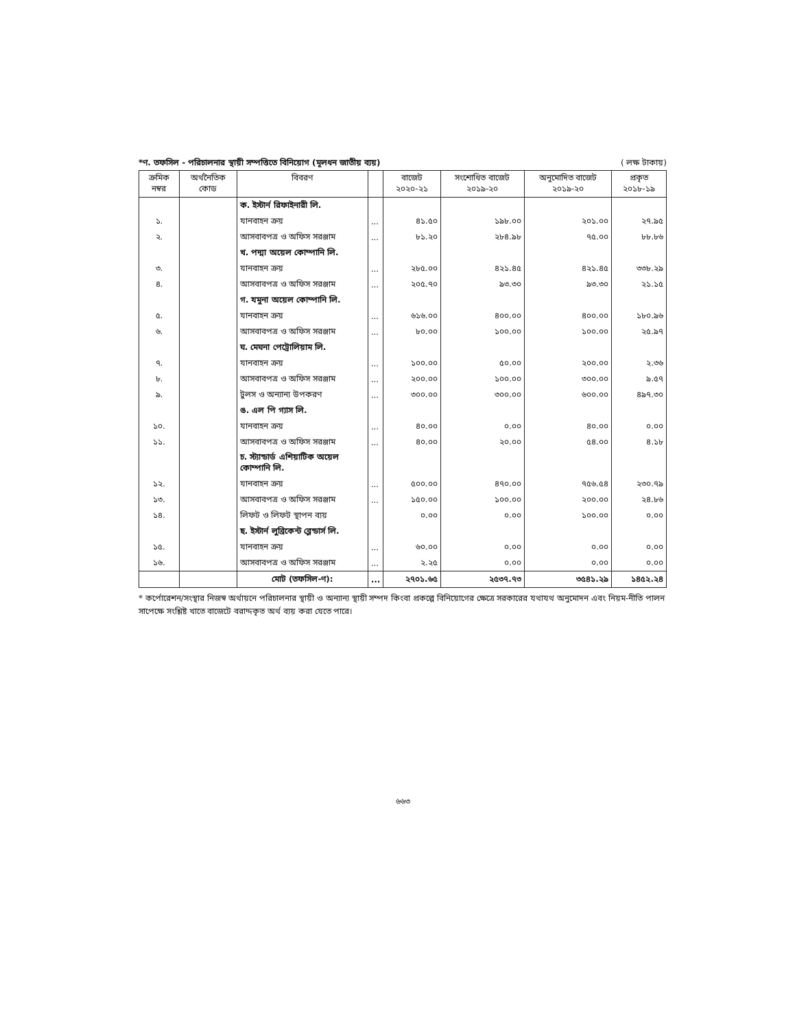*ণ. তফসিল - পরিচালনার স্থায়ী সম্পত্তিতে বিনিয়োগ (মূলধন জাতীয় ব্যয়) ( লক্ষ টাকায়)
| ক্রমিক নম্বর | অর্থনৈতিক কোড | বিবরণ | | বাজেট ২০২০-২১ | সংশোধিত বাজেট ২০১৯-২০ | অনুমোদিত বাজেট ২০১৯-২০ | প্রকৃত ২০১৮-১৯ |
| --- | --- | --- | --- | --- | --- | --- | --- |
| | | ক. ইস্টার্ন রিফাইনারী লি. | | | | | |
| ১. | | যানবাহন ক্রয় | ... | ৪১.৫০ | ১৯৮.০০ | ২০১.০০ | ২৭.৯৫ |
| ২. | | আসবাবপত্র ও অফিস সরঞ্জাম | ... | ৮১.২০ | ২৮৪.৯৮ | ৭৫.০০ | ৮৮.৮৬ |
| | | খ. পদ্মা অয়েল কোম্পানি লি. | | | | | |
| ৩. | | যানবাহন ক্রয় | ... | ২৮৫.০০ | ৪২১.৪৫ | ৪২১.৪৫ | ৩৩৮.২৯ |
| ৪. | | আসবাবপত্র ও অফিস সরঞ্জাম | ... | ২০৫.৭০ | ৯৩.৩০ | ৯৩.৩০ | ২১.১৫ |
| | | গ. যমুনা অয়েল কোম্পানি লি. | | | | | |
| ৫. | | যানবাহন ক্রয় | ... | ৬১৬.০০ | ৪০০.০০ | ৪০০.০০ | ১৮০.৯৬ |
| ৬. | | আসবাবপত্র ও অফিস সরঞ্জাম | ... | ৮০.০০ | ১০০.০০ | ১০০.০০ | ২৫.৯৭ |
| | | ঘ. মেঘনা পেট্রোলিয়াম লি. | | | | | |
| ৭. | | যানবাহন ক্রয় | ... | ১০০.০০ | ৫০.০০ | ২০০.০০ | ২.৩৬ |
| ৮. | | আসবাবপত্র ও অফিস সরঞ্জাম | ... | ২০০.০০ | ১০০.০০ | ৩০০.০০ | ৯.৫৭ |
| ৯. | | টুলস ও অন্যান্য উপকরণ | ... | ৩০০.০০ | ৩০০.০০ | ৬০০.০০ | ৪৯৭.৩০ |
| | | ঙ. এল পি গ্যাস লি. | | | | | |
| ১০. | | যানবাহন ক্রয় | ... | ৪০.০০ | ০.০০ | ৪০.০০ | ০.০০ |
| ১১. | | আসবাবপত্র ও অফিস সরঞ্জাম | ... | ৪০.০০ | ২০.০০ | ৫৪.০০ | ৪.১৮ |
| | | চ. স্ট্যান্ডার্ড এশিয়াটিক অয়েল কোম্পানি লি. | | | | | |
| ১২. | | যানবাহন ক্রয় | ... | ৫০০.০০ | ৪৭০.০০ | ৭৫৬.৫৪ | ২৩০.৭৯ |
| ১৩. | | আসবাবপত্র ও অফিস সরঞ্জাম | ... | ১৫০.০০ | ১০০.০০ | ২০০.০০ | ২৪.৮৬ |
| ১৪. | | লিফট ও লিফট স্থাপন ব্যয় | | ০.০০ | ০.০০ | ১০০.০০ | ০.০০ |
| | | ছ. ইস্টার্ন লুব্রিকেন্ট ব্লেন্ডার্স লি. | | | | | |
| ১৫. | | যানবাহন ক্রয় | ... | ৬০.০০ | ০.০০ | ০.০০ | ০.০০ |
| ১৬. | | আসবাবপত্র ও অফিস সরঞ্জাম | ... | ২.২৫ | ০.০০ | ০.০০ | ০.০০ |
| | | মোট (তফসিল-ণ): | ... | ২৭০১.৬৫ | ২৫৩৭.৭৩ | ৩৫৪১.২৯ | ১৪৫২.২৪ |
* কর্পোরেশন/সংস্থার নিজস্ব অর্থায়নে পরিচালনার স্থায়ী ও অন্যান্য স্থায়ী সম্পদ কিংবা প্রকল্পে বিনিয়োগের ক্ষেত্রে সরকারের যথাযথ অনুমোদন এবং নিয়ম-নীতি পালন সাপেক্ষে সংশ্লিষ্ট খাতে বাজেটে বরাদ্দকৃত অর্থ ব্যয় করা যেতে পারে।
৬৬৩